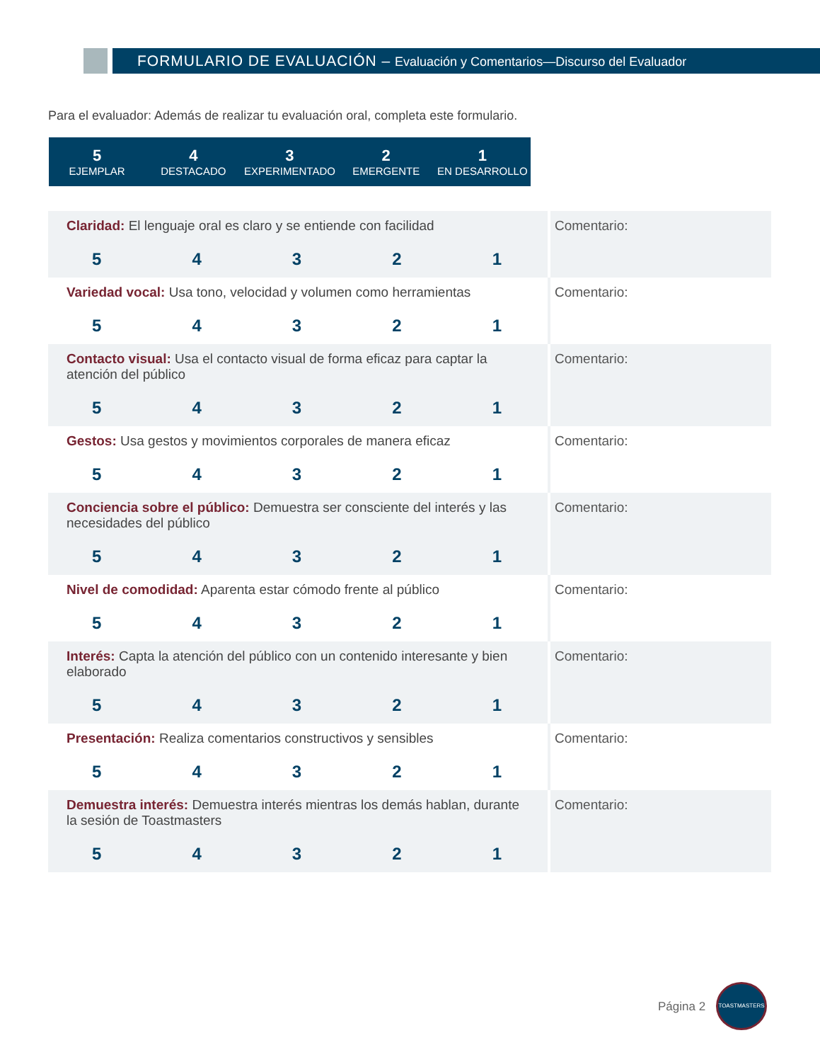FORMULARIO DE EVALUACIÓN – Evaluación y Comentarios—Discurso del Evaluador
Para el evaluador: Además de realizar tu evaluación oral, completa este formulario.
| 5 EJEMPLAR | 4 DESTACADO | 3 EXPERIMENTADO | 2 EMERGENTE | 1 EN DESARROLLO |
| Claridad: El lenguaje oral es claro y se entiende con facilidad 5 4 3 2 1 | Comentario: |
| Variedad vocal: Usa tono, velocidad y volumen como herramientas 5 4 3 2 1 | Comentario: |
| Contacto visual: Usa el contacto visual de forma eficaz para captar la atención del público 5 4 3 2 1 | Comentario: |
| Gestos: Usa gestos y movimientos corporales de manera eficaz 5 4 3 2 1 | Comentario: |
| Conciencia sobre el público: Demuestra ser consciente del interés y las necesidades del público 5 4 3 2 1 | Comentario: |
| Nivel de comodidad: Aparenta estar cómodo frente al público 5 4 3 2 1 | Comentario: |
| Interés: Capta la atención del público con un contenido interesante y bien elaborado 5 4 3 2 1 | Comentario: |
| Presentación: Realiza comentarios constructivos y sensibles 5 4 3 2 1 | Comentario: |
| Demuestra interés: Demuestra interés mientras los demás hablan, durante la sesión de Toastmasters 5 4 3 2 1 | Comentario: |
Página 2
TOASTMASTERS